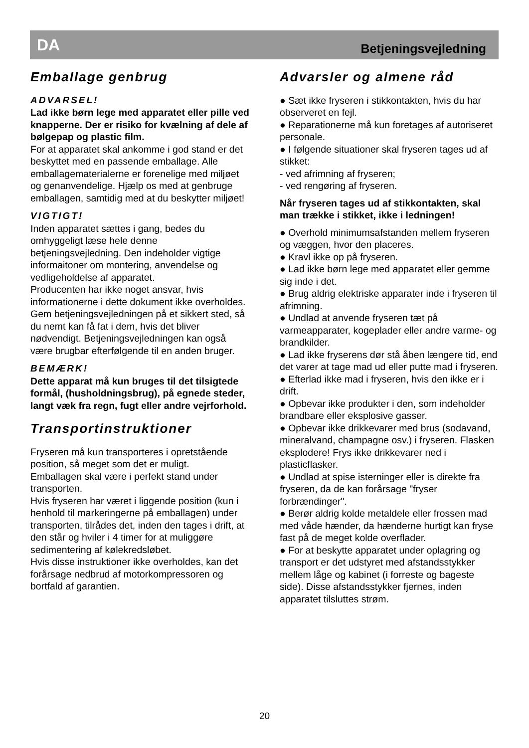DA Betjeningsvejledning
Emballage genbrug
ADVARSEL!
Lad ikke børn lege med apparatet eller pille ved knapperne. Der er risiko for kvælning af dele af bølgepap og plastic film.
For at apparatet skal ankomme i god stand er det beskyttet med en passende emballage. Alle emballagematerialerne er forenelige med miljøet og genanvendelige. Hjælp os med at genbruge emballagen, samtidig med at du beskytter miljøet!
VIGTIGT!
Inden apparatet sættes i gang, bedes du omhyggeligt læse hele denne betjeningsvejledning. Den indeholder vigtige informaitoner om montering, anvendelse og vedligeholdelse af apparatet.
Producenten har ikke noget ansvar, hvis informationerne i dette dokument ikke overholdes. Gem betjeningsvejledningen på et sikkert sted, så du nemt kan få fat i dem, hvis det bliver nødvendigt. Betjeningsvejledningen kan også være brugbar efterfølgende til en anden bruger.
BEMÆRK!
Dette apparat må kun bruges til det tilsigtede formål, (husholdningsbrug), på egnede steder, langt væk fra regn, fugt eller andre vejrforhold.
Transportinstruktioner
Fryseren må kun transporteres i opretstående position, så meget som det er muligt.
Emballagen skal være i perfekt stand under transporten.
Hvis fryseren har været i liggende position (kun i henhold til markeringerne på emballagen) under transporten, tilrådes det, inden den tages i drift, at den står og hviler i 4 timer for at muliggøre sedimentering af kølekredsløbet.
Hvis disse instruktioner ikke overholdes, kan det forårsage nedbrud af motorkompressoren og bortfald af garantien.
Advarsler og almene råd
● Sæt ikke fryseren i stikkontakten, hvis du har observeret en fejl.
● Reparationerne må kun foretages af autoriseret personale.
● I følgende situationer skal fryseren tages ud af stikket:
- ved afrimning af fryseren;
- ved rengøring af fryseren.
Når fryseren tages ud af stikkontakten, skal man trække i stikket, ikke i ledningen!
● Overhold minimumsafstanden mellem fryseren og væggen, hvor den placeres.
● Kravl ikke op på fryseren.
● Lad ikke børn lege med apparatet eller gemme sig inde i det.
● Brug aldrig elektriske apparater inde i fryseren til afrimning.
● Undlad at anvende fryseren tæt på varmeapparater, kogeplader eller andre varme- og brandkilder.
● Lad ikke fryserens dør stå åben længere tid, end det varer at tage mad ud eller putte mad i fryseren.
● Efterlad ikke mad i fryseren, hvis den ikke er i drift.
● Opbevar ikke produkter i den, som indeholder brandbare eller eksplosive gasser.
● Opbevar ikke drikkevarer med brus (sodavand, mineralvand, champagne osv.) i fryseren. Flasken eksplodere! Frys ikke drikkevarer ned i plasticflasker.
● Undlad at spise isterninger eller is direkte fra fryseren, da de kan forårsage "fryser forbrændinger".
● Berør aldrig kolde metaldele eller frossen mad med våde hænder, da hænderne hurtigt kan fryse fast på de meget kolde overflader.
● For at beskytte apparatet under oplagring og transport er det udstyret med afstandsstykker mellem låge og kabinet (i forreste og bageste side). Disse afstandsstykker fjernes, inden apparatet tilsluttes strøm.
20